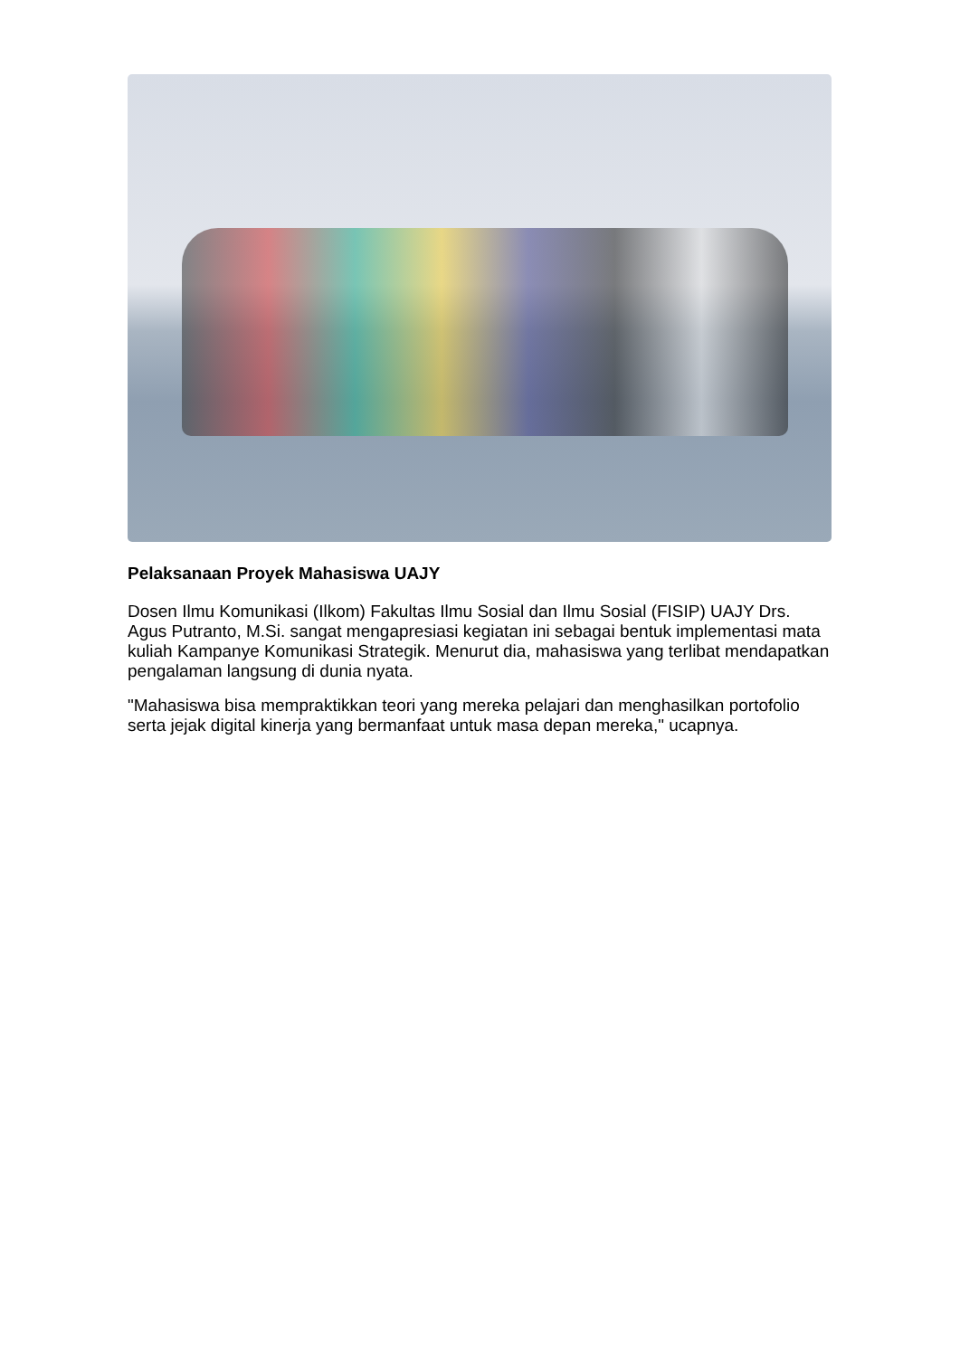Pelaksanaan Proyek Mahasiswa UAJY
Dosen Ilmu Komunikasi (Ilkom) Fakultas Ilmu Sosial dan Ilmu Sosial (FISIP) UAJY Drs. Agus Putranto, M.Si. sangat mengapresiasi kegiatan ini sebagai bentuk implementasi mata kuliah Kampanye Komunikasi Strategik. Menurut dia, mahasiswa yang terlibat mendapatkan pengalaman langsung di dunia nyata.
"Mahasiswa bisa mempraktikkan teori yang mereka pelajari dan menghasilkan portofolio serta jejak digital kinerja yang bermanfaat untuk masa depan mereka," ucapnya.